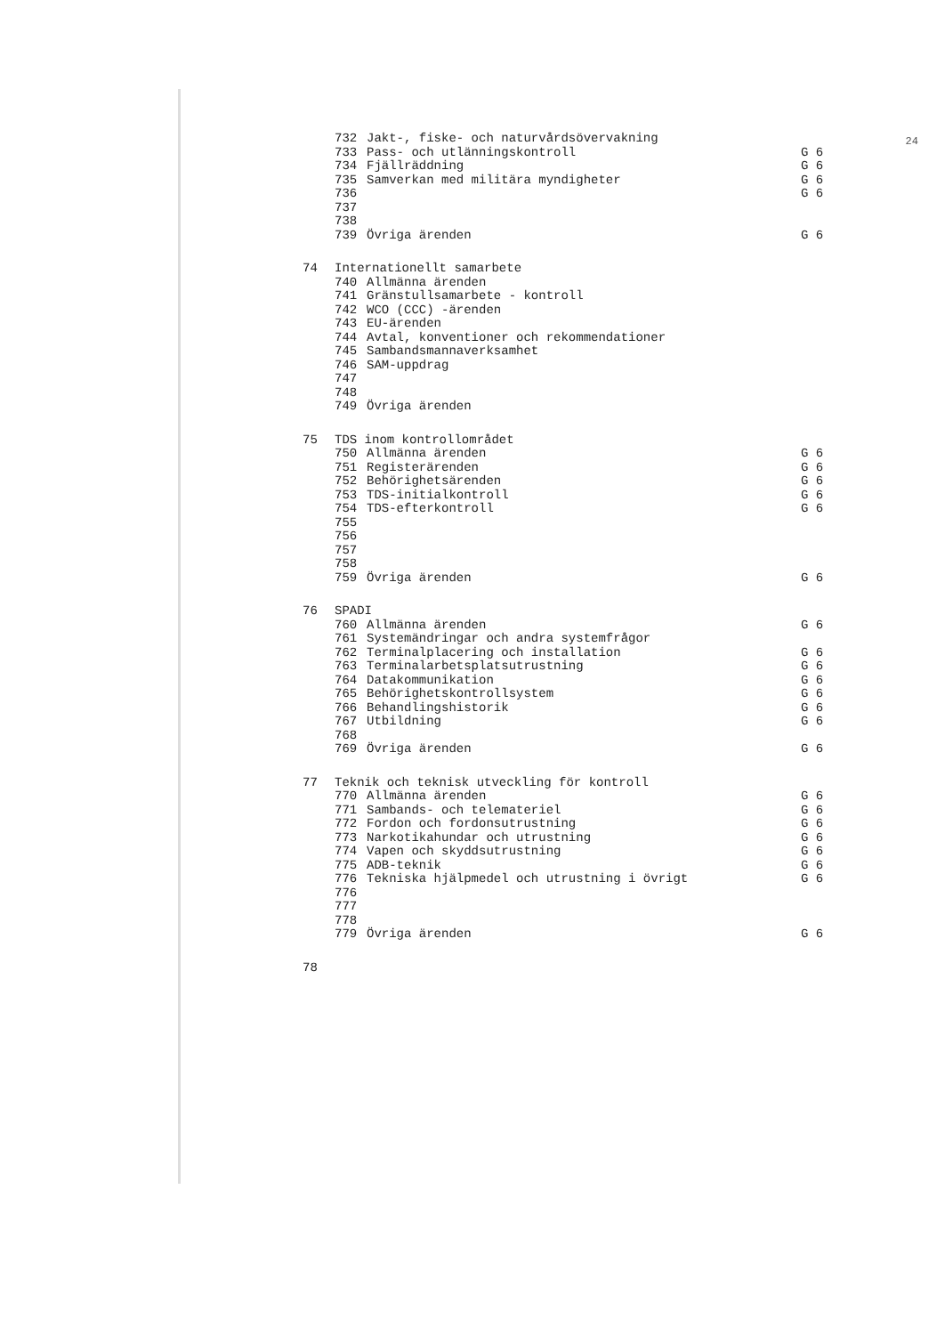24
| | 732 | Jakt-, fiske- och naturvårdsövervakning | |
| | 733 | Pass- och utlänningskontroll | G 6 |
| | 734 | Fjällräddning | G 6 |
| | 735 | Samverkan med militära myndigheter | G 6 |
| | 736 | | G 6 |
| | 737 | | |
| | 738 | | |
| | 739 | Övriga ärenden | G 6 |
| 74 | Internationellt samarbete | | |
| | 740 | Allmänna ärenden | |
| | 741 | Gränstullsamarbete - kontroll | |
| | 742 | WCO (CCC) -ärenden | |
| | 743 | EU-ärenden | |
| | 744 | Avtal, konventioner och rekommendationer | |
| | 745 | Sambandsmannaverksamhet | |
| | 746 | SAM-uppdrag | |
| | 747 | | |
| | 748 | | |
| | 749 | Övriga ärenden | |
| 75 | TDS inom kontrollområdet | | |
| | 750 | Allmänna ärenden | G 6 |
| | 751 | Registerärenden | G 6 |
| | 752 | Behörighetsärenden | G 6 |
| | 753 | TDS-initialkontroll | G 6 |
| | 754 | TDS-efterkontroll | G 6 |
| | 755 | | |
| | 756 | | |
| | 757 | | |
| | 758 | | |
| | 759 | Övriga ärenden | G 6 |
| 76 | SPADI | | |
| | 760 | Allmänna ärenden | G 6 |
| | 761 | Systemändringar och andra systemfrågor | |
| | 762 | Terminalplacering och installation | G 6 |
| | 763 | Terminalarbetsplatsutrustning | G 6 |
| | 764 | Datakommunikation | G 6 |
| | 765 | Behörighetskontrollsystem | G 6 |
| | 766 | Behandlingshistorik | G 6 |
| | 767 | Utbildning | G 6 |
| | 768 | | |
| | 769 | Övriga ärenden | G 6 |
| 77 | Teknik och teknisk utveckling för kontroll | | |
| | 770 | Allmänna ärenden | G 6 |
| | 771 | Sambands- och telemateriel | G 6 |
| | 772 | Fordon och fordonsutrustning | G 6 |
| | 773 | Narkotikahundar och utrustning | G 6 |
| | 774 | Vapen och skyddsutrustning | G 6 |
| | 775 | ADB-teknik | G 6 |
| | 776 | Tekniska hjälpmedel och utrustning i övrigt | G 6 |
| | 776 | | |
| | 777 | | |
| | 778 | | |
| | 779 | Övriga ärenden | G 6 |
| 78 | | | |